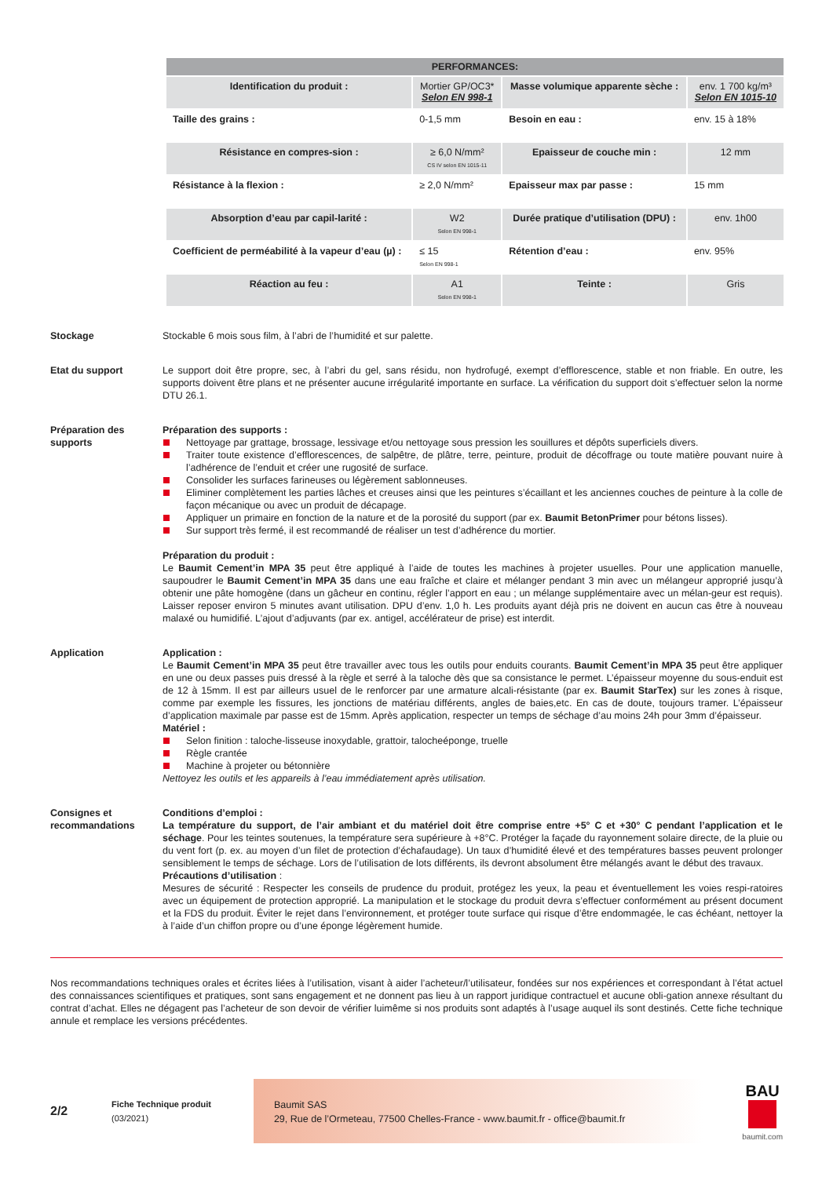| PERFORMANCES: | | | |
| --- | --- | --- | --- |
| Identification du produit : | Mortier GP/OC3* Selon EN 998-1 | Masse volumique apparente sèche : | env. 1 700 kg/m³ Selon EN 1015-10 |
| Taille des grains : | 0-1,5 mm | Besoin en eau : | env. 15 à 18% |
| Résistance en compres-sion : | ≥ 6,0 N/mm² CS IV selon EN 1015-11 | Epaisseur de couche min : | 12 mm |
| Résistance à la flexion : | ≥ 2,0 N/mm² | Epaisseur max par passe : | 15 mm |
| Absorption d’eau par capil-larité : | W2 Selon EN 998-1 | Durée pratique d’utilisation (DPU) : | env. 1h00 |
| Coefficient de perméabilité à la vapeur d’eau (µ) : | ≤ 15 Selon EN 998-1 | Rétention d’eau : | env. 95% |
| Réaction au feu : | A1 Selon EN 998-1 | Teinte : | Gris |
Stockage Stockable 6 mois sous film, à l’abri de l’humidité et sur palette.
Etat du support Le support doit être propre, sec, à l’abri du gel, sans résidu, non hydrofugé, exempt d’efflorescence, stable et non friable. En outre, les supports doivent être plans et ne présenter aucune irrégularité importante en surface. La vérification du support doit s’effectuer selon la norme DTU 26.1.
Préparation des supports
Préparation des supports :
Nettoyage par grattage, brossage, lessivage et/ou nettoyage sous pression les souillures et dépôts superficiels divers.
Traiter toute existence d’efflorescences, de salpêtre, de plâtre, terre, peinture, produit de décoffrage ou toute matière pouvant nuire à l’adhérence de l’enduit et créer une rugosité de surface.
Consolider les surfaces farineuses ou légèrement sablonneuses.
Eliminer complètement les parties lâches et creuses ainsi que les peintures s’écaillant et les anciennes couches de peinture à la colle de façon mécanique ou avec un produit de décapage.
Appliquer un primaire en fonction de la nature et de la porosité du support (par ex. Baumit BetonPrimer pour bétons lisses).
Sur support très fermé, il est recommandé de réaliser un test d’adhérence du mortier.
Préparation du produit :
Le Baumit Cement’in MPA 35 peut être appliqué à l’aide de toutes les machines à projeter usuelles. Pour une application manuelle, saupoudrer le Baumit Cement’in MPA 35 dans une eau fraîche et claire et mélanger pendant 3 min avec un mélangeur approprié jusqu’à obtenir une pâte homogène (dans un gâcheur en continu, régler l’apport en eau ; un mélange supplémentaire avec un mélan-geur est requis). Laisser reposer environ 5 minutes avant utilisation. DPU d’env. 1,0 h. Les produits ayant déjà pris ne doivent en aucun cas être à nouveau malaxé ou humidifié. L’ajout d’adjuvants (par ex. antigel, accélérateur de prise) est interdit.
Application Application :
Le Baumit Cement’in MPA 35 peut être travailler avec tous les outils pour enduits courants. Baumit Cement’in MPA 35 peut être appliquer en une ou deux passes puis dressé à la règle et serré à la taloche dès que sa consistance le permet. L’épaisseur moyenne du sous-enduit est de 12 à 15mm. Il est par ailleurs usuel de le renforcer par une armature alcali-résistante (par ex. Baumit StarTex) sur les zones à risque, comme par exemple les fissures, les jonctions de matériau différents, angles de baies,etc. En cas de doute, toujours tramer. L’épaisseur d’application maximale par passe est de 15mm. Après application, respecter un temps de séchage d’au moins 24h pour 3mm d’épaisseur.
Matériel :
Selon finition : taloche-lisseuse inoxydable, grattoir, talocheéponge, truelle
Règle crantée
Machine à projeter ou bétonnière
Nettoyez les outils et les appareils à l’eau immédiatement après utilisation.
Consignes et recommandations
Conditions d’emploi :
La température du support, de l’air ambiant et du matériel doit être comprise entre +5° C et +30° C pendant l’application et le séchage. Pour les teintes soutenues, la température sera supérieure à +8°C. Protéger la façade du rayonnement solaire directe, de la pluie ou du vent fort (p. ex. au moyen d’un filet de protection d’échafaudage). Un taux d’humidité élevé et des températures basses peuvent prolonger sensiblement le temps de séchage. Lors de l’utilisation de lots différents, ils devront absolument être mélangés avant le début des travaux.
Précautions d’utilisation :
Mesures de sécurité : Respecter les conseils de prudence du produit, protégez les yeux, la peau et éventuellement les voies respi-ratoires avec un équipement de protection approprié. La manipulation et le stockage du produit devra s’effectuer conformément au présent document et la FDS du produit. Éviter le rejet dans l’environnement, et protéger toute surface qui risque d’être endommagée, le cas échéant, nettoyer la à l’aide d’un chiffon propre ou d’une éponge légèrement humide.
Nos recommandations techniques orales et écrites liées à l’utilisation, visant à aider l’acheteur/l’utilisateur, fondées sur nos expériences et correspondant à l’état actuel des connaissances scientifiques et pratiques, sont sans engagement et ne donnent pas lieu à un rapport juridique contractuel et aucune obli-gation annexe résultant du contrat d’achat. Elles ne dégagent pas l’acheteur de son devoir de vérifier luimême si nos produits sont adaptés à l’usage auquel ils sont destinés. Cette fiche technique annule et remplace les versions précédentes.
2/2
Fiche Technique produit
(03/2021)
Baumit SAS
29, Rue de l’Ormeteau, 77500 Chelles-France - www.baumit.fr - office@baumit.fr
BAU
baumit.com